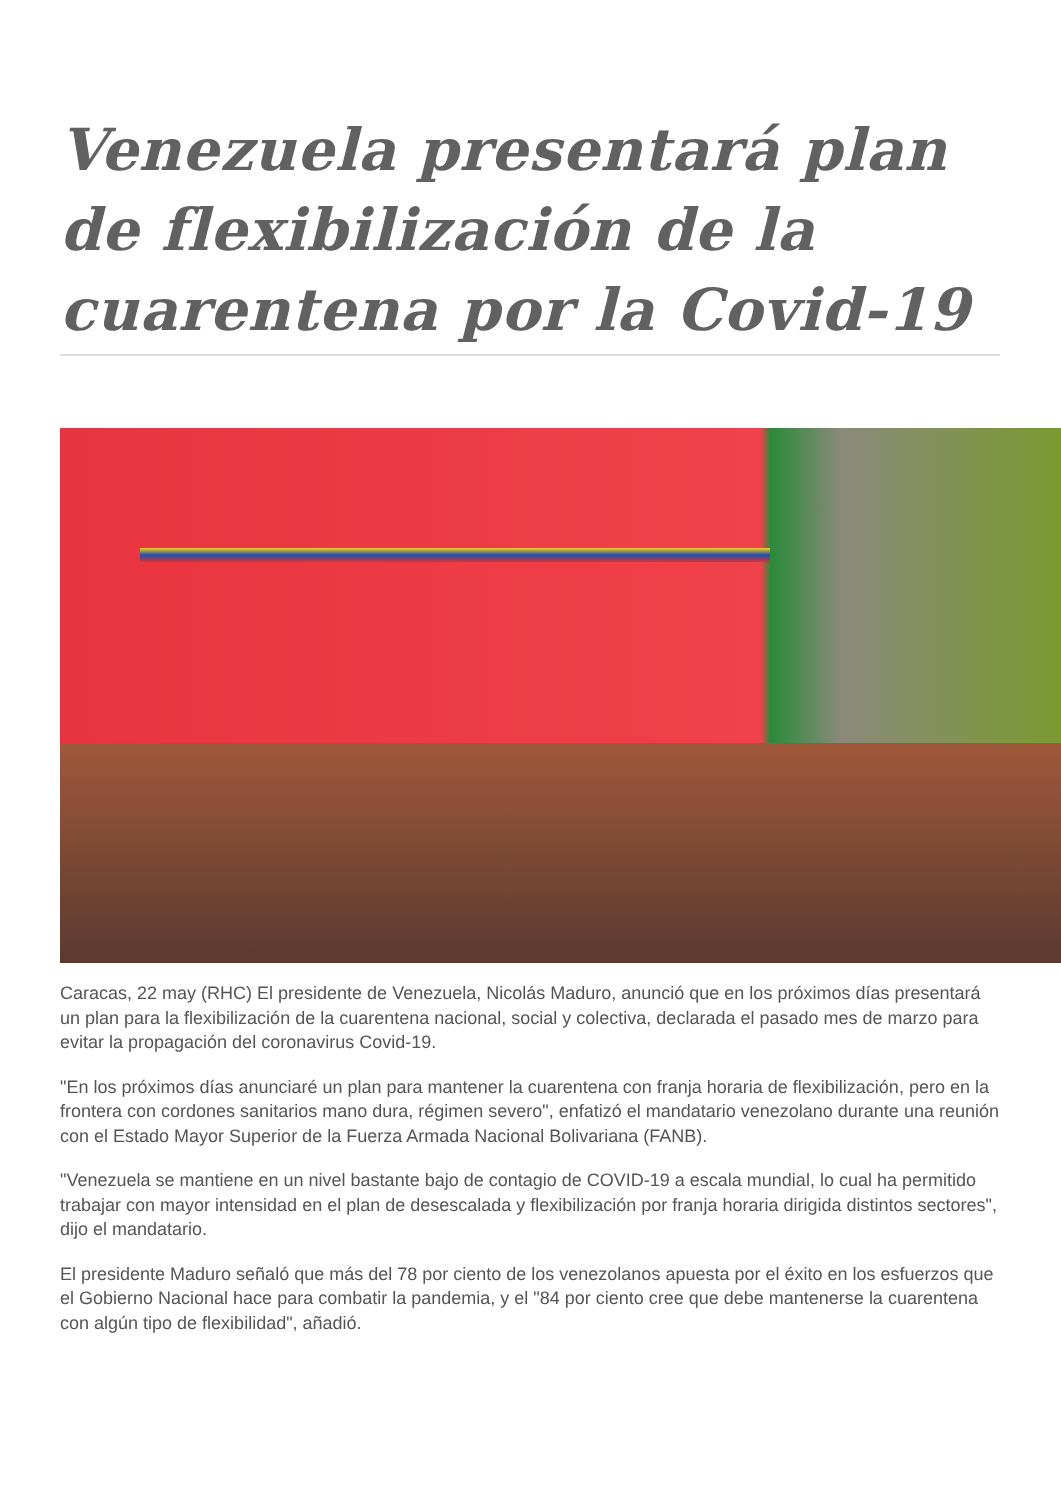Venezuela presentará plan de flexibilización de la cuarentena por la Covid-19
Caracas, 22 may (RHC) El presidente de Venezuela, Nicolás Maduro, anunció que en los próximos días presentará un plan para la flexibilización de la cuarentena nacional, social y colectiva, declarada el pasado mes de marzo para evitar la propagación del coronavirus Covid-19.
"En los próximos días anunciaré un plan para mantener la cuarentena con franja horaria de flexibilización, pero en la frontera con cordones sanitarios mano dura, régimen severo", enfatizó el mandatario venezolano durante una reunión con el Estado Mayor Superior de la Fuerza Armada Nacional Bolivariana (FANB).
"Venezuela se mantiene en un nivel bastante bajo de contagio de COVID-19 a escala mundial, lo cual ha permitido trabajar con mayor intensidad en el plan de desescalada y flexibilización por franja horaria dirigida distintos sectores", dijo el mandatario.
El presidente Maduro señaló que más del 78 por ciento de los venezolanos apuesta por el éxito en los esfuerzos que el Gobierno Nacional hace para combatir la pandemia, y el "84 por ciento cree que debe mantenerse la cuarentena con algún tipo de flexibilidad", añadió.